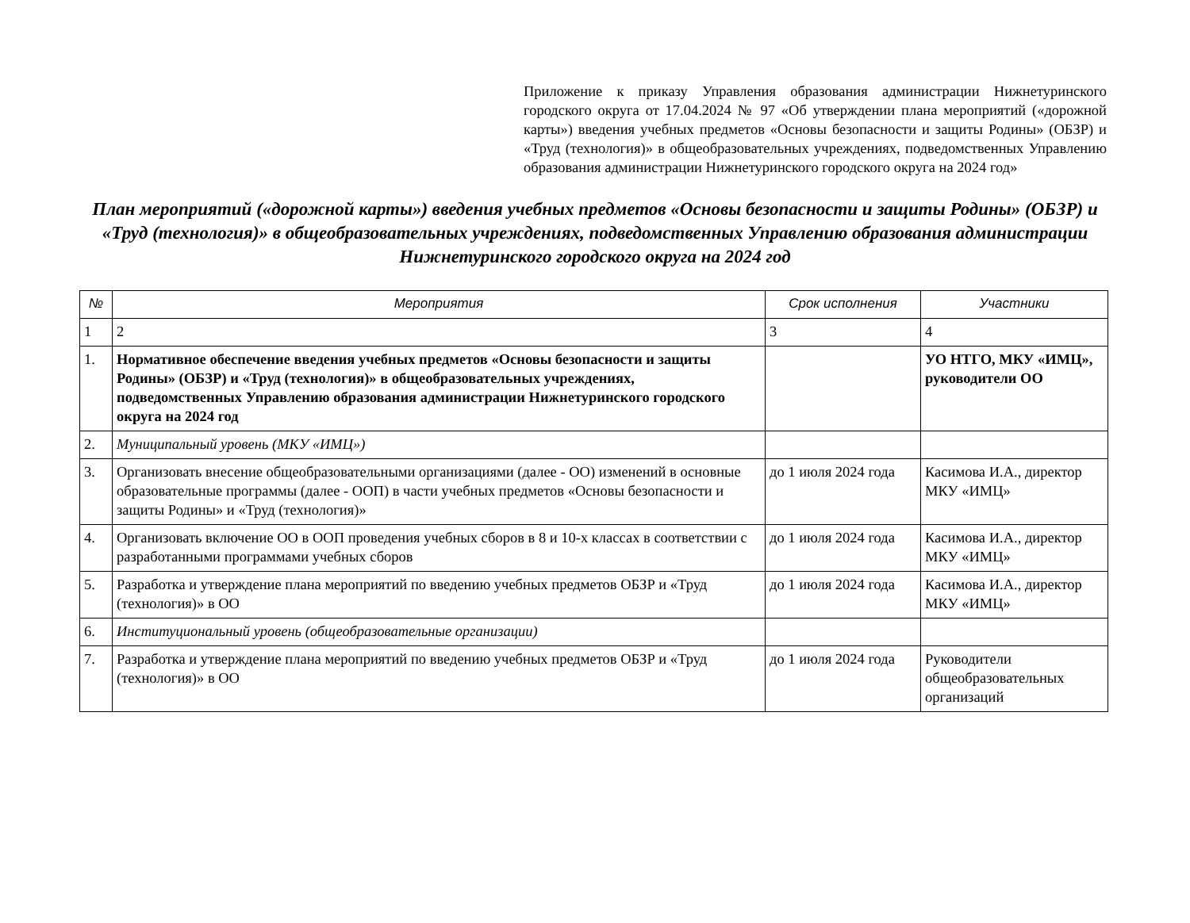Приложение к приказу Управления образования администрации Нижнетуринского городского округа от 17.04.2024 № 97 «Об утверждении плана мероприятий («дорожной карты») введения учебных предметов «Основы безопасности и защиты Родины» (ОБЗР) и «Труд (технология)» в общеобразовательных учреждениях, подведомственных Управлению образования администрации Нижнетуринского городского округа на 2024 год»
План мероприятий («дорожной карты») введения учебных предметов «Основы безопасности и защиты Родины» (ОБЗР) и «Труд (технология)» в общеобразовательных учреждениях, подведомственных Управлению образования администрации Нижнетуринского городского округа на 2024 год
| № | Мероприятия | Срок исполнения | Участники |
| --- | --- | --- | --- |
| 1 | 2 | 3 | 4 |
| 1. | Нормативное обеспечение введения учебных предметов «Основы безопасности и защиты Родины» (ОБЗР) и «Труд (технология)» в общеобразовательных учреждениях, подведомственных Управлению образования администрации Нижнетуринского городского округа на 2024 год | | УО НТГО, МКУ «ИМЦ», руководители ОО |
| 2. | Муниципальный уровень (МКУ «ИМЦ») | | |
| 3. | Организовать внесение общеобразовательными организациями (далее - ОО) изменений в основные образовательные программы (далее - ООП) в части учебных предметов «Основы безопасности и защиты Родины» и «Труд (технология)» | до 1 июля 2024 года | Касимова И.А., директор МКУ «ИМЦ» |
| 4. | Организовать включение ОО в ООП проведения учебных сборов в 8 и 10-х классах в соответствии с разработанными программами учебных сборов | до 1 июля 2024 года | Касимова И.А., директор МКУ «ИМЦ» |
| 5. | Разработка и утверждение плана мероприятий по введению учебных предметов ОБЗР и «Труд (технология)» в ОО | до 1 июля 2024 года | Касимова И.А., директор МКУ «ИМЦ» |
| 6. | Институциональный уровень (общеобразовательные организации) | | |
| 7. | Разработка и утверждение плана мероприятий по введению учебных предметов ОБЗР и «Труд (технология)» в ОО | до 1 июля 2024 года | Руководители общеобразовательных организаций |